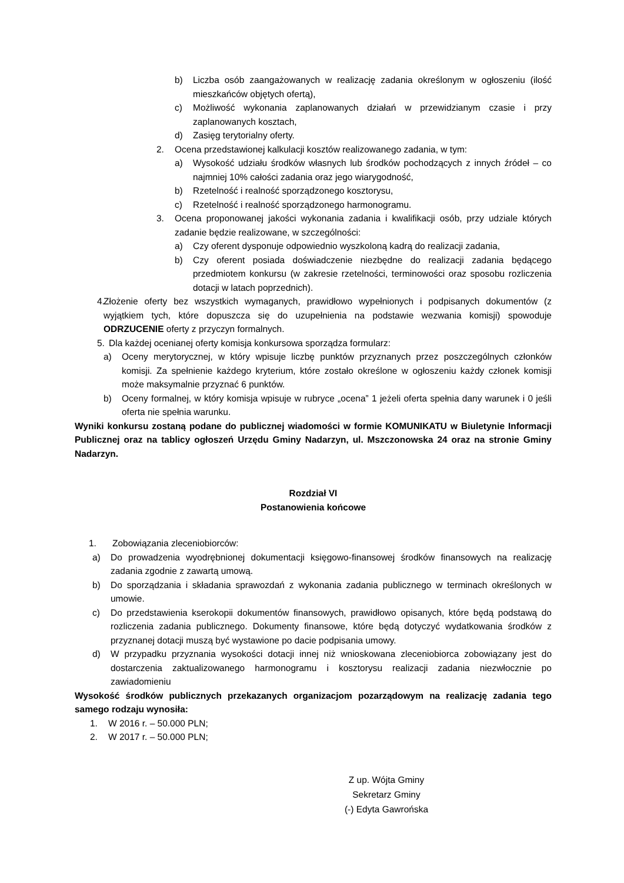b) Liczba osób zaangażowanych w realizację zadania określonym w ogłoszeniu (ilość mieszkańców objętych ofertą),
c) Możliwość wykonania zaplanowanych działań w przewidzianym czasie i przy zaplanowanych kosztach,
d) Zasięg terytorialny oferty.
2. Ocena przedstawionej kalkulacji kosztów realizowanego zadania, w tym:
a) Wysokość udziału środków własnych lub środków pochodzących z innych źródeł – co najmniej 10% całości zadania oraz jego wiarygodność,
b) Rzetelność i realność sporządzonego kosztorysu,
c) Rzetelność i realność sporządzonego harmonogramu.
3. Ocena proponowanej jakości wykonania zadania i kwalifikacji osób, przy udziale których zadanie będzie realizowane, w szczególności:
a) Czy oferent dysponuje odpowiednio wyszkoloną kadrą do realizacji zadania,
b) Czy oferent posiada doświadczenie niezbędne do realizacji zadania będącego przedmiotem konkursu (w zakresie rzetelności, terminowości oraz sposobu rozliczenia dotacji w latach poprzednich).
4. Złożenie oferty bez wszystkich wymaganych, prawidłowo wypełnionych i podpisanych dokumentów (z wyjątkiem tych, które dopuszcza się do uzupełnienia na podstawie wezwania komisji) spowoduje ODRZUCENIE oferty z przyczyn formalnych.
5. Dla każdej ocenianej oferty komisja konkursowa sporządza formularz:
a) Oceny merytorycznej, w który wpisuje liczbę punktów przyznanych przez poszczególnych członków komisji. Za spełnienie każdego kryterium, które zostało określone w ogłoszeniu każdy członek komisji może maksymalnie przyznać 6 punktów.
b) Oceny formalnej, w który komisja wpisuje w rubryce „ocena” 1 jeżeli oferta spełnia dany warunek i 0 jeśli oferta nie spełnia warunku.
Wyniki konkursu zostaną podane do publicznej wiadomości w formie KOMUNIKATU w Biuletynie Informacji Publicznej oraz na tablicy ogłoszeń Urzędu Gminy Nadarzyn, ul. Mszczonowska 24 oraz na stronie Gminy Nadarzyn.
Rozdział VI
Postanowienia końcowe
1. Zobowiązania zleceniobiorców:
a) Do prowadzenia wyodrębnionej dokumentacji księgowo-finansowej środków finansowych na realizację zadania zgodnie z zawartą umową.
b) Do sporządzania i składania sprawozdań z wykonania zadania publicznego w terminach określonych w umowie.
c) Do przedstawienia kserokopii dokumentów finansowych, prawidłowo opisanych, które będą podstawą do rozliczenia zadania publicznego. Dokumenty finansowe, które będą dotyczyć wydatkowania środków z przyznanej dotacji muszą być wystawione po dacie podpisania umowy.
d) W przypadku przyznania wysokości dotacji innej niż wnioskowana zleceniobiorca zobowiązany jest do dostarczenia zaktualizowanego harmonogramu i kosztorysu realizacji zadania niezwłocznie po zawiadomieniu
Wysokość środków publicznych przekazanych organizacjom pozarządowym na realizację zadania tego samego rodzaju wynosiła:
1. W 2016 r. – 50.000 PLN;
2. W 2017 r. – 50.000 PLN;
Z up. Wójta Gminy
Sekretarz Gminy
(-) Edyta Gawrońska